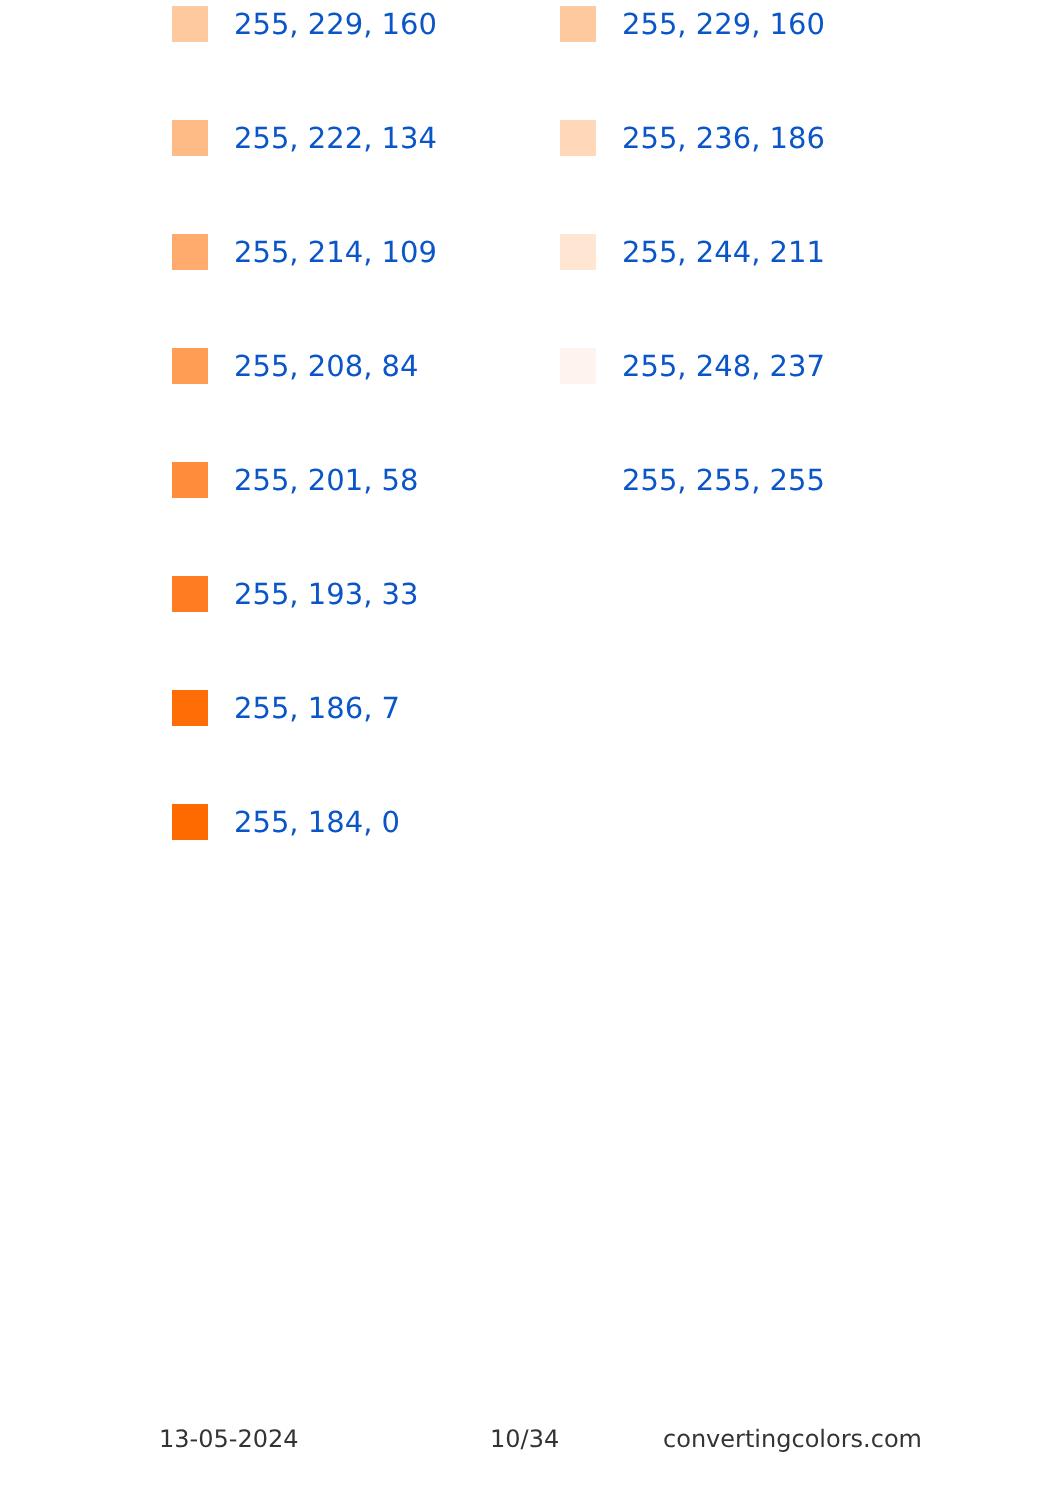255, 229, 160
255, 222, 134
255, 214, 109
255, 208, 84
255, 201, 58
255, 193, 33
255, 186, 7
255, 184, 0
255, 229, 160
255, 236, 186
255, 244, 211
255, 248, 237
255, 255, 255
13-05-2024 10/34 convertingcolors.com